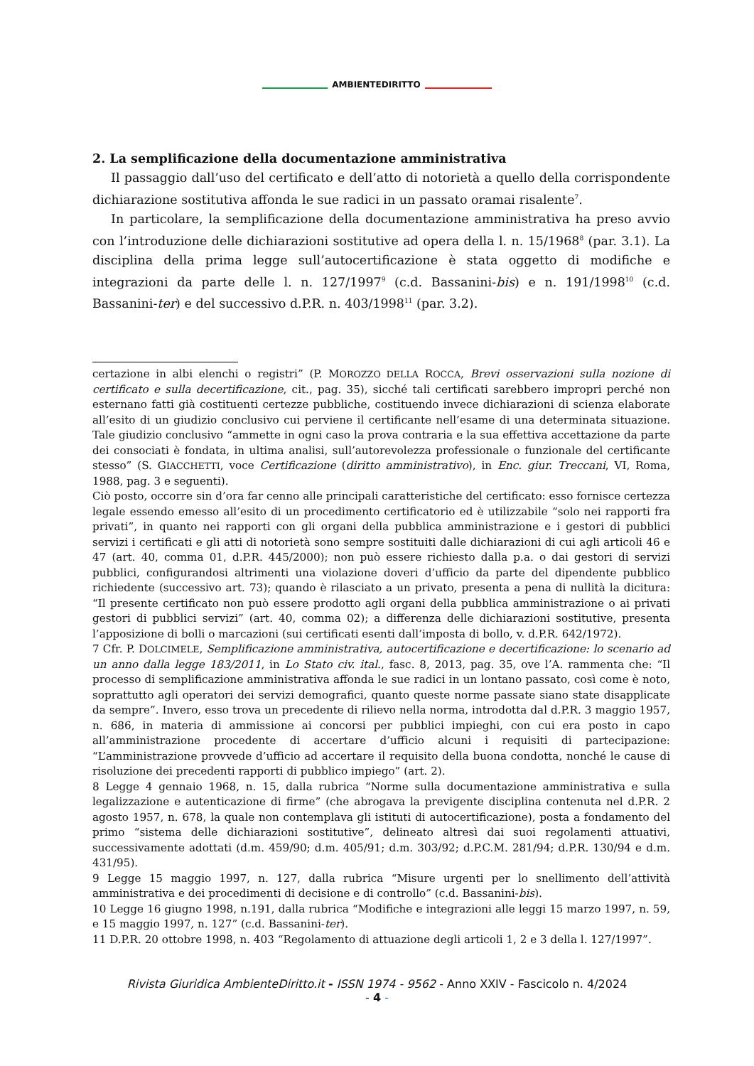AMBIENTEDIRITTO
2. La semplificazione della documentazione amministrativa
Il passaggio dall’uso del certificato e dell’atto di notorietà a quello della corrispondente dichiarazione sostitutiva affonda le sue radici in un passato oramai risalente<sup>7</sup>.
In particolare, la semplificazione della documentazione amministrativa ha preso avvio con l’introduzione delle dichiarazioni sostitutive ad opera della l. n. 15/1968<sup>8</sup> (par. 3.1). La disciplina della prima legge sull’autocertificazione è stata oggetto di modifiche e integrazioni da parte delle l. n. 127/1997<sup>9</sup> (c.d. Bassanini-bis) e n. 191/1998<sup>10</sup> (c.d. Bassanini-ter) e del successivo d.P.R. n. 403/1998<sup>11</sup> (par. 3.2).
certazione in albi elenchi o registri” (P. MOROZZO DELLA ROCCA, Brevi osservazioni sulla nozione di certificato e sulla decertificazione, cit., pag. 35), sicché tali certificati sarebbero impropri perché non esternano fatti già costituenti certezze pubbliche, costituendo invece dichiarazioni di scienza elaborate all’esito di un giudizio conclusivo cui perviene il certificante nell’esame di una determinata situazione. Tale giudizio conclusivo “ammette in ogni caso la prova contraria e la sua effettiva accettazione da parte dei consociati è fondata, in ultima analisi, sull’autorevolezza professionale o funzionale del certificante stesso” (S. GIACCHETTI, voce Certificazione (diritto amministrativo), in Enc. giur. Treccani, VI, Roma, 1988, pag. 3 e seguenti).
Ciò posto, occorre sin d’ora far cenno alle principali caratteristiche del certificato: esso fornisce certezza legale essendo emesso all’esito di un procedimento certificatorio ed è utilizzabile “solo nei rapporti fra privati”, in quanto nei rapporti con gli organi della pubblica amministrazione e i gestori di pubblici servizi i certificati e gli atti di notorietà sono sempre sostituiti dalle dichiarazioni di cui agli articoli 46 e 47 (art. 40, comma 01, d.P.R. 445/2000); non può essere richiesto dalla p.a. o dai gestori di servizi pubblici, configurandosi altrimenti una violazione doveri d’ufficio da parte del dipendente pubblico richiedente (successivo art. 73); quando è rilasciato a un privato, presenta a pena di nullità la dicitura: “Il presente certificato non può essere prodotto agli organi della pubblica amministrazione o ai privati gestori di pubblici servizi” (art. 40, comma 02); a differenza delle dichiarazioni sostitutive, presenta l’apposizione di bolli o marcazioni (sui certificati esenti dall’imposta di bollo, v. d.P.R. 642/1972).
7 Cfr. P. DOLCIMELE, Semplificazione amministrativa, autocertificazione e decertificazione: lo scenario ad un anno dalla legge 183/2011, in Lo Stato civ. ital., fasc. 8, 2013, pag. 35, ove l’A. rammenta che: “Il processo di semplificazione amministrativa affonda le sue radici in un lontano passato, così come è noto, soprattutto agli operatori dei servizi demografici, quanto queste norme passate siano state disapplicate da sempre”. Invero, esso trova un precedente di rilievo nella norma, introdotta dal d.P.R. 3 maggio 1957, n. 686, in materia di ammissione ai concorsi per pubblici impieghi, con cui era posto in capo all’amministrazione procedente di accertare d’ufficio alcuni i requisiti di partecipazione: “L’amministrazione provvede d’ufficio ad accertare il requisito della buona condotta, nonché le cause di risoluzione dei precedenti rapporti di pubblico impiego” (art. 2).
8 Legge 4 gennaio 1968, n. 15, dalla rubrica “Norme sulla documentazione amministrativa e sulla legalizzazione e autenticazione di firme” (che abrogava la previgente disciplina contenuta nel d.P.R. 2 agosto 1957, n. 678, la quale non contemplava gli istituti di autocertificazione), posta a fondamento del primo “sistema delle dichiarazioni sostitutive”, delineato altresì dai suoi regolamenti attuativi, successivamente adottati (d.m. 459/90; d.m. 405/91; d.m. 303/92; d.P.C.M. 281/94; d.P.R. 130/94 e d.m. 431/95).
9 Legge 15 maggio 1997, n. 127, dalla rubrica “Misure urgenti per lo snellimento dell’attività amministrativa e dei procedimenti di decisione e di controllo” (c.d. Bassanini-bis).
10 Legge 16 giugno 1998, n.191, dalla rubrica “Modifiche e integrazioni alle leggi 15 marzo 1997, n. 59, e 15 maggio 1997, n. 127” (c.d. Bassanini-ter).
11 D.P.R. 20 ottobre 1998, n. 403 “Regolamento di attuazione degli articoli 1, 2 e 3 della l. 127/1997”.
Rivista Giuridica AmbienteDiritto.it - ISSN 1974 - 9562 - Anno XXIV - Fascicolo n. 4/2024
- 4 -